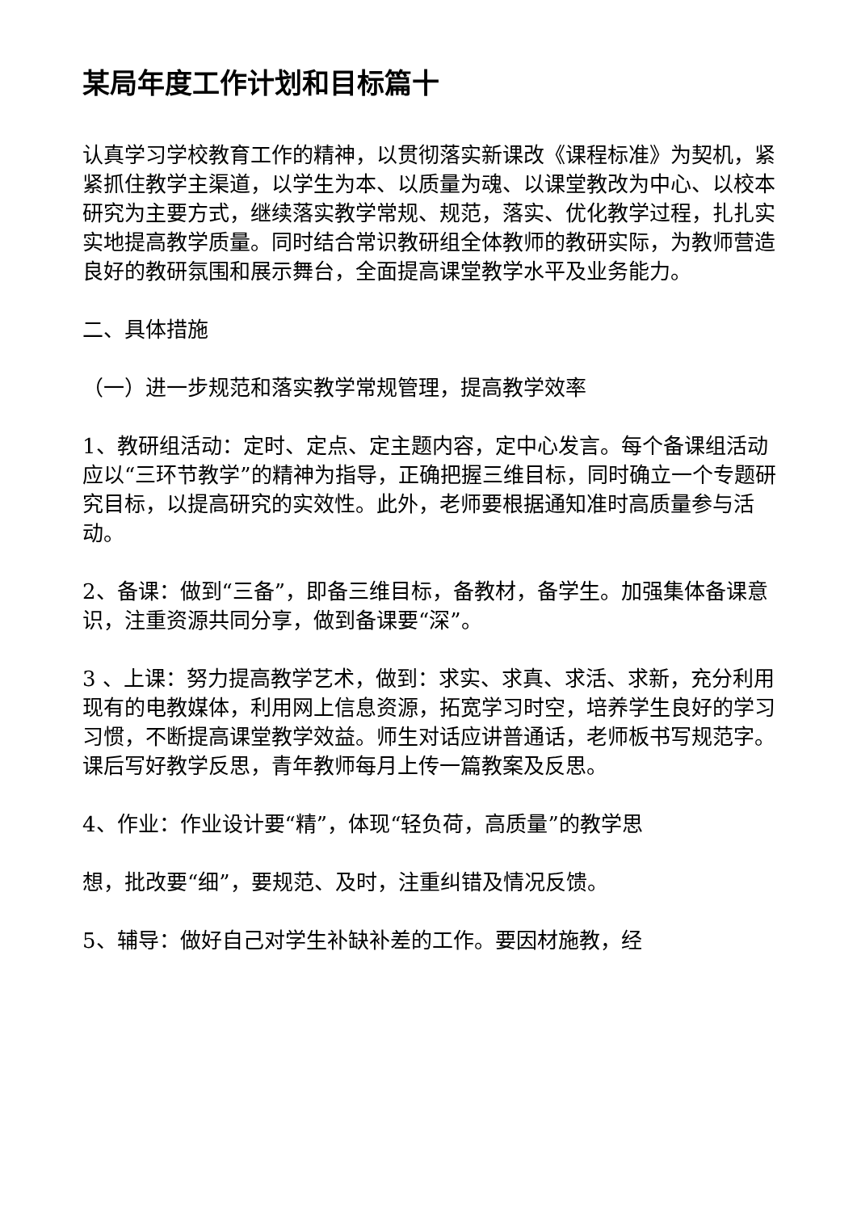某局年度工作计划和目标篇十
认真学习学校教育工作的精神，以贯彻落实新课改《课程标准》为契机，紧紧抓住教学主渠道，以学生为本、以质量为魂、以课堂教改为中心、以校本研究为主要方式，继续落实教学常规、规范，落实、优化教学过程，扎扎实实地提高教学质量。同时结合常识教研组全体教师的教研实际，为教师营造良好的教研氛围和展示舞台，全面提高课堂教学水平及业务能力。
二、具体措施
（一）进一步规范和落实教学常规管理，提高教学效率
1、教研组活动：定时、定点、定主题内容，定中心发言。每个备课组活动应以“三环节教学”的精神为指导，正确把握三维目标，同时确立一个专题研究目标，以提高研究的实效性。此外，老师要根据通知准时高质量参与活动。
2、备课：做到“三备”，即备三维目标，备教材，备学生。加强集体备课意识，注重资源共同分享，做到备课要“深”。
3 、上课：努力提高教学艺术，做到：求实、求真、求活、求新，充分利用现有的电教媒体，利用网上信息资源，拓宽学习时空，培养学生良好的学习习惯，不断提高课堂教学效益。师生对话应讲普通话，老师板书写规范字。课后写好教学反思，青年教师每月上传一篇教案及反思。
4、作业：作业设计要“精”，体现“轻负荷，高质量”的教学思
想，批改要“细”，要规范、及时，注重纠错及情况反馈。
5、辅导：做好自己对学生补缺补差的工作。要因材施教，经